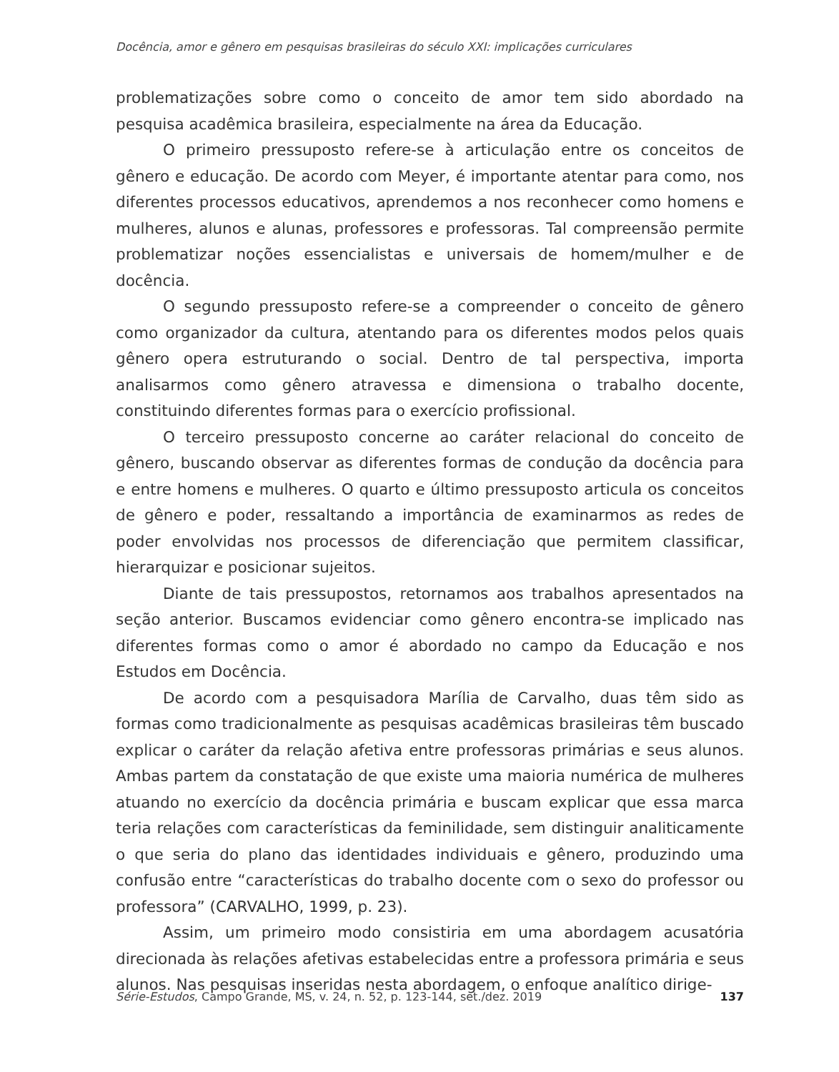Docência, amor e gênero em pesquisas brasileiras do século XXI: implicações curriculares
problematizações sobre como o conceito de amor tem sido abordado na pesquisa acadêmica brasileira, especialmente na área da Educação.
O primeiro pressuposto refere-se à articulação entre os conceitos de gênero e educação. De acordo com Meyer, é importante atentar para como, nos diferentes processos educativos, aprendemos a nos reconhecer como homens e mulheres, alunos e alunas, professores e professoras. Tal compreensão permite problematizar noções essencialistas e universais de homem/mulher e de docência.
O segundo pressuposto refere-se a compreender o conceito de gênero como organizador da cultura, atentando para os diferentes modos pelos quais gênero opera estruturando o social. Dentro de tal perspectiva, importa analisarmos como gênero atravessa e dimensiona o trabalho docente, constituindo diferentes formas para o exercício profissional.
O terceiro pressuposto concerne ao caráter relacional do conceito de gênero, buscando observar as diferentes formas de condução da docência para e entre homens e mulheres. O quarto e último pressuposto articula os conceitos de gênero e poder, ressaltando a importância de examinarmos as redes de poder envolvidas nos processos de diferenciação que permitem classificar, hierarquizar e posicionar sujeitos.
Diante de tais pressupostos, retornamos aos trabalhos apresentados na seção anterior. Buscamos evidenciar como gênero encontra-se implicado nas diferentes formas como o amor é abordado no campo da Educação e nos Estudos em Docência.
De acordo com a pesquisadora Marília de Carvalho, duas têm sido as formas como tradicionalmente as pesquisas acadêmicas brasileiras têm buscado explicar o caráter da relação afetiva entre professoras primárias e seus alunos. Ambas partem da constatação de que existe uma maioria numérica de mulheres atuando no exercício da docência primária e buscam explicar que essa marca teria relações com características da feminilidade, sem distinguir analiticamente o que seria do plano das identidades individuais e gênero, produzindo uma confusão entre “características do trabalho docente com o sexo do professor ou professora” (CARVALHO, 1999, p. 23).
Assim, um primeiro modo consistiria em uma abordagem acusatória direcionada às relações afetivas estabelecidas entre a professora primária e seus alunos. Nas pesquisas inseridas nesta abordagem, o enfoque analítico dirige-
Série-Estudos, Campo Grande, MS, v. 24, n. 52, p. 123-144, set./dez. 2019 137